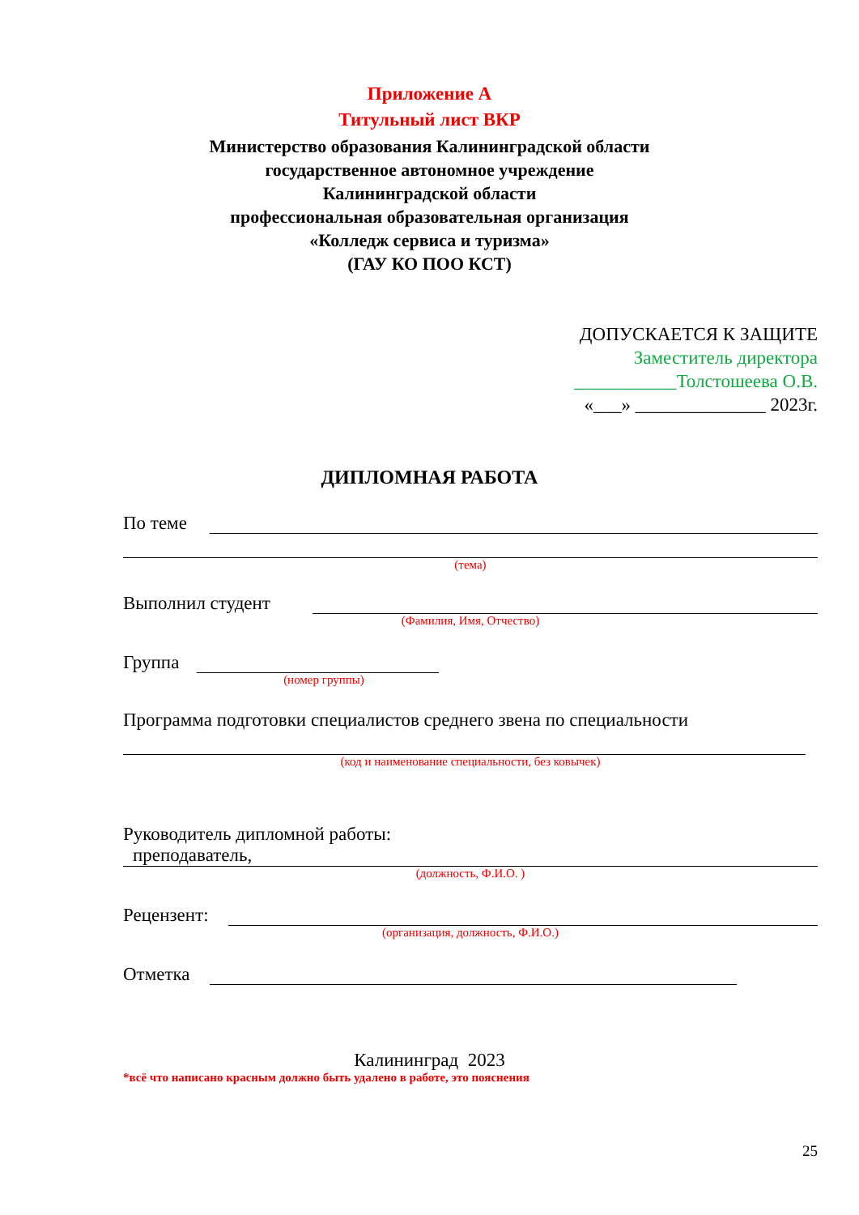Приложение А
Титульный лист ВКР
Министерство образования Калининградской области
государственное автономное учреждение
Калининградской области
профессиональная образовательная организация
«Колледж сервиса и туризма»
(ГАУ КО ПОО КСТ)
ДОПУСКАЕТСЯ К ЗАЩИТЕ
Заместитель директора
___________Толстошеева О.В.
«___» ______________ 2023г.
ДИПЛОМНАЯ РАБОТА
По теме
(тема)
Выполнил студент
(Фамилия, Имя, Отчество)
Группа
(номер группы)
Программа подготовки специалистов среднего звена по специальности
(код и наименование специальности, без ковычек)
Руководитель дипломной работы:
преподаватель,
(должность, Ф.И.О. )
Рецензент:
(организация, должность, Ф.И.О.)
Отметка
Калининград 2023
*всё что написано красным должно быть удалено в работе, это пояснения
25